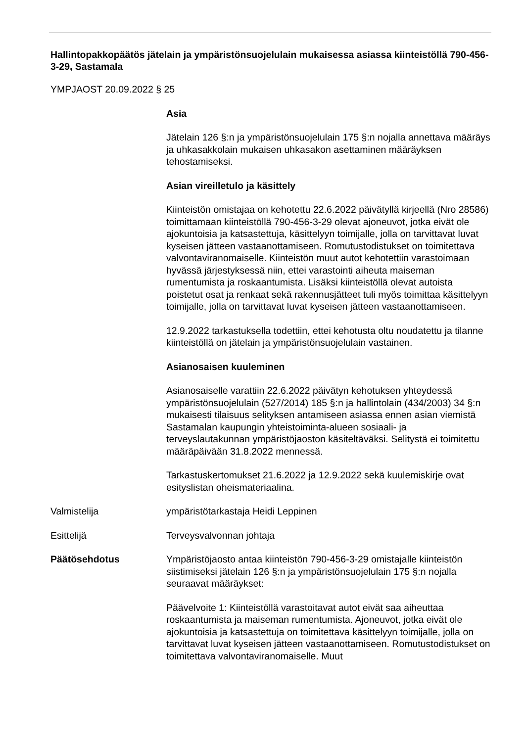Hallintopakkopäätös jätelain ja ympäristönsuojelulain mukaisessa asiassa kiinteistöllä 790-456-3-29, Sastamala
YMPJAOST 20.09.2022 § 25
Asia
Jätelain 126 §:n ja ympäristönsuojelulain 175 §:n nojalla annettava määräys ja uhkasakkolain mukaisen uhkasakon asettaminen määräyksen tehostamiseksi.
Asian vireilletulo ja käsittely
Kiinteistön omistajaa on kehotettu 22.6.2022 päivätyllä kirjeellä (Nro 28586) toimittamaan kiinteistöllä 790-456-3-29 olevat ajoneuvot, jotka eivät ole ajokuntoisia ja katsastettuja, käsittelyyn toimijalle, jolla on tarvittavat luvat kyseisen jätteen vastaanottamiseen. Romutustodistukset on toimitettava valvontaviranomaiselle. Kiinteistön muut autot kehotettiin varastoimaan hyvässä järjestyksessä niin, ettei varastointi aiheuta maiseman rumentumista ja roskaantumista. Lisäksi kiinteistöllä olevat autoista poistetut osat ja renkaat sekä rakennusjätteet tuli myös toimittaa käsittelyyn toimijalle, jolla on tarvittavat luvat kyseisen jätteen vastaanottamiseen.
12.9.2022 tarkastuksella todettiin, ettei kehotusta oltu noudatettu ja tilanne kiinteistöllä on jätelain ja ympäristönsuojelulain vastainen.
Asianosaisen kuuleminen
Asianosaiselle varattiin 22.6.2022 päivätyn kehotuksen yhteydessä ympäristönsuojelulain (527/2014) 185 §:n ja hallintolain (434/2003) 34 §:n mukaisesti tilaisuus selityksen antamiseen asiassa ennen asian viemistä Sastamalan kaupungin yhteistoiminta-alueen sosiaali- ja terveyslautakunnan ympäristöjaoston käsiteltäväksi. Selitystä ei toimitettu määräpäivään 31.8.2022 mennessä.
Tarkastuskertomukset 21.6.2022 ja 12.9.2022 sekä kuulemiskirje ovat esityslistan oheismateriaalina.
Valmistelija ympäristötarkastaja Heidi Leppinen
Esittelijä Terveysvalvonnan johtaja
Päätösehdotus Ympäristöjaosto antaa kiinteistön 790-456-3-29 omistajalle kiinteistön siistimiseksi jätelain 126 §:n ja ympäristönsuojelulain 175 §:n nojalla seuraavat määräykset:
Päävelvoite 1: Kiinteistöllä varastoitavat autot eivät saa aiheuttaa roskaantumista ja maiseman rumentumista. Ajoneuvot, jotka eivät ole ajokuntoisia ja katsastettuja on toimitettava käsittelyyn toimijalle, jolla on tarvittavat luvat kyseisen jätteen vastaanottamiseen. Romutustodistukset on toimitettava valvontaviranomaiselle. Muut